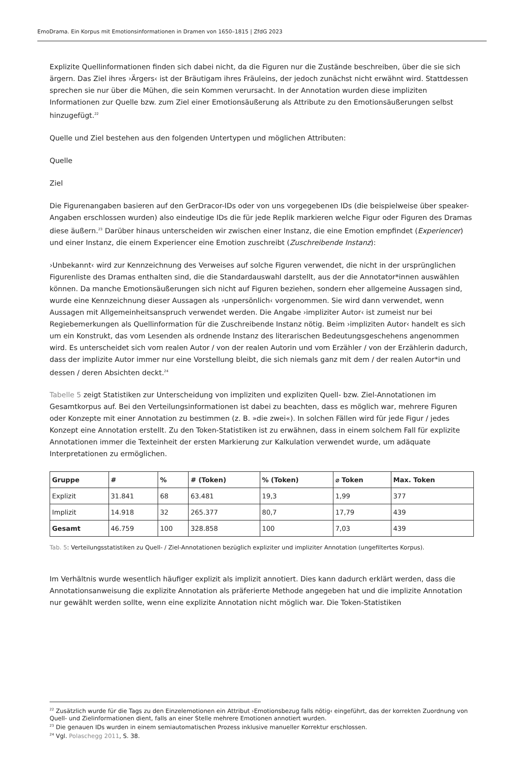EmoDrama. Ein Korpus mit Emotionsinformationen in Dramen von 1650–1815 | ZfdG 2023
Explizite Quellinformationen finden sich dabei nicht, da die Figuren nur die Zustände beschreiben, über die sie sich ärgern. Das Ziel ihres ›Ärgers‹ ist der Bräutigam ihres Fräuleins, der jedoch zunächst nicht erwähnt wird. Stattdessen sprechen sie nur über die Mühen, die sein Kommen verursacht. In der Annotation wurden diese impliziten Informationen zur Quelle bzw. zum Ziel einer Emotionsäußerung als Attribute zu den Emotionsäußerungen selbst hinzugefügt.<sup>22</sup>
Quelle und Ziel bestehen aus den folgenden Untertypen und möglichen Attributen:
Quelle
Ziel
Die Figurenangaben basieren auf den GerDracor-IDs oder von uns vorgegebenen IDs (die beispielweise über speaker-Angaben erschlossen wurden) also eindeutige IDs die für jede Replik markieren welche Figur oder Figuren des Dramas diese äußern.<sup>23</sup> Darüber hinaus unterscheiden wir zwischen einer Instanz, die eine Emotion empfindet (Experiencer) und einer Instanz, die einem Experiencer eine Emotion zuschreibt (Zuschreibende Instanz):
›Unbekannt‹ wird zur Kennzeichnung des Verweises auf solche Figuren verwendet, die nicht in der ursprünglichen Figurenliste des Dramas enthalten sind, die die Standardauswahl darstellt, aus der die Annotator*innen auswählen können. Da manche Emotionsäußerungen sich nicht auf Figuren beziehen, sondern eher allgemeine Aussagen sind, wurde eine Kennzeichnung dieser Aussagen als ›unpersönlich‹ vorgenommen. Sie wird dann verwendet, wenn Aussagen mit Allgemeinheitsanspruch verwendet werden. Die Angabe ›impliziter Autor‹ ist zumeist nur bei Regiebemerkungen als Quellinformation für die Zuschreibende Instanz nötig. Beim ›impliziten Autor‹ handelt es sich um ein Konstrukt, das vom Lesenden als ordnende Instanz des literarischen Bedeutungsgeschehens angenommen wird. Es unterscheidet sich vom realen Autor / von der realen Autorin und vom Erzähler / von der Erzählerin dadurch, dass der implizite Autor immer nur eine Vorstellung bleibt, die sich niemals ganz mit dem / der realen Autor*in und dessen / deren Absichten deckt.<sup>24</sup>
Tabelle 5 zeigt Statistiken zur Unterscheidung von impliziten und expliziten Quell- bzw. Ziel-Annotationen im Gesamtkorpus auf. Bei den Verteilungsinformationen ist dabei zu beachten, dass es möglich war, mehrere Figuren oder Konzepte mit einer Annotation zu bestimmen (z. B. »die zwei«). In solchen Fällen wird für jede Figur / jedes Konzept eine Annotation erstellt. Zu den Token-Statistiken ist zu erwähnen, dass in einem solchem Fall für explizite Annotationen immer die Texteinheit der ersten Markierung zur Kalkulation verwendet wurde, um adäquate Interpretationen zu ermöglichen.
| Gruppe | # | % | # (Token) | % (Token) | ⌀ Token | Max. Token |
| --- | --- | --- | --- | --- | --- | --- |
| Explizit | 31.841 | 68 | 63.481 | 19,3 | 1,99 | 377 |
| Implizit | 14.918 | 32 | 265.377 | 80,7 | 17,79 | 439 |
| Gesamt | 46.759 | 100 | 328.858 | 100 | 7,03 | 439 |
Tab. 5: Verteilungsstatistiken zu Quell- / Ziel-Annotationen bezüglich expliziter und impliziter Annotation (ungefiltertes Korpus).
Im Verhältnis wurde wesentlich häufiger explizit als implizit annotiert. Dies kann dadurch erklärt werden, dass die Annotationsanweisung die explizite Annotation als präferierte Methode angegeben hat und die implizite Annotation nur gewählt werden sollte, wenn eine explizite Annotation nicht möglich war. Die Token-Statistiken
<sup>22</sup> Zusätzlich wurde für die Tags zu den Einzelemotionen ein Attribut ›Emotionsbezug falls nötig‹ eingeführt, das der korrekten Zuordnung von Quell- und Zielinformationen dient, falls an einer Stelle mehrere Emotionen annotiert wurden.
<sup>23</sup> Die genauen IDs wurden in einem semiautomatischen Prozess inklusive manueller Korrektur erschlossen.
<sup>24</sup> Vgl. Polaschegg 2011, S. 38.